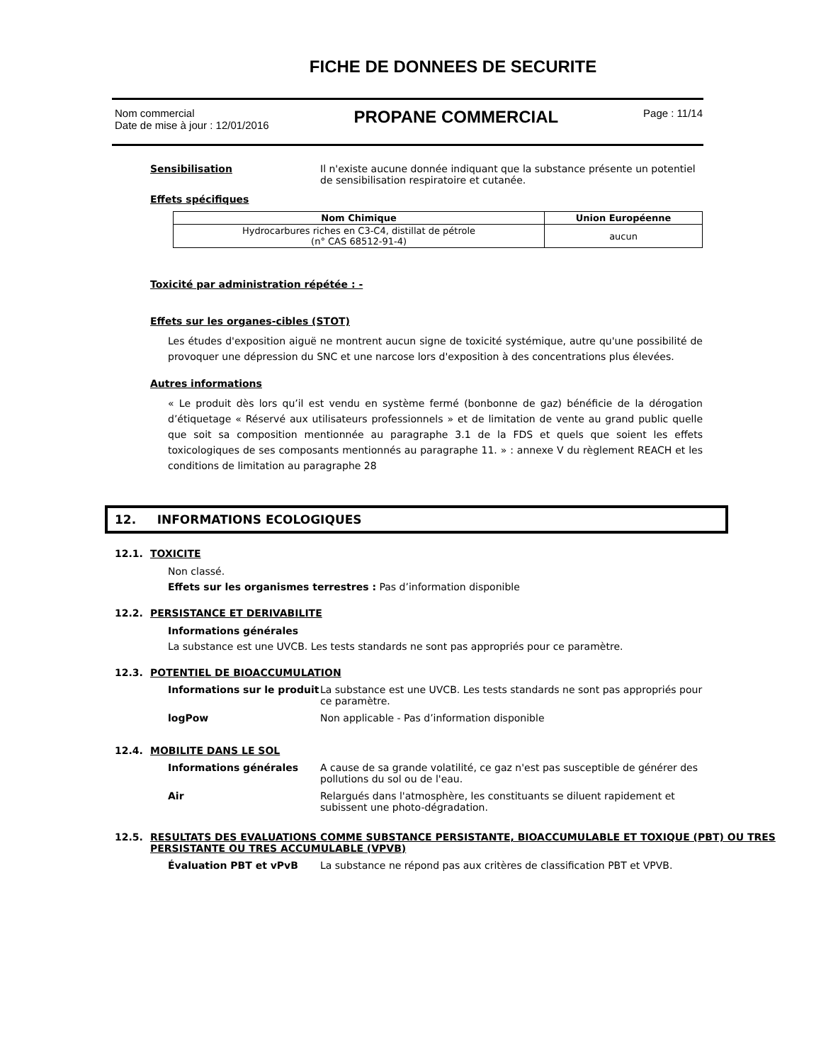FICHE DE DONNEES DE SECURITE
Nom commercial
Date de mise à jour : 12/01/2016
PROPANE COMMERCIAL
Page : 11/14
Sensibilisation Il n'existe aucune donnée indiquant que la substance présente un potentiel de sensibilisation respiratoire et cutanée.
Effets spécifiques
| Nom Chimique | Union Européenne |
| --- | --- |
| Hydrocarbures riches en C3-C4, distillat de pétrole (n° CAS 68512-91-4) | aucun |
Toxicité par administration répétée : -
Effets sur les organes-cibles (STOT)
Les études d'exposition aiguë ne montrent aucun signe de toxicité systémique, autre qu'une possibilité de provoquer une dépression du SNC et une narcose lors d'exposition à des concentrations plus élevées.
Autres informations
« Le produit dès lors qu’il est vendu en système fermé (bonbonne de gaz) bénéficie de la dérogation d’étiquetage « Réservé aux utilisateurs professionnels » et de limitation de vente au grand public quelle que soit sa composition mentionnée au paragraphe 3.1 de la FDS et quels que soient les effets toxicologiques de ses composants mentionnés au paragraphe 11. » : annexe V du règlement REACH et les conditions de limitation au paragraphe 28
12. INFORMATIONS ECOLOGIQUES
12.1. TOXICITE
Non classé.
Effets sur les organismes terrestres : Pas d’information disponible
12.2. PERSISTANCE ET DERIVABILITE
Informations générales
La substance est une UVCB. Les tests standards ne sont pas appropriés pour ce paramètre.
12.3. POTENTIEL DE BIOACCUMULATION
Informations sur le produit
La substance est une UVCB. Les tests standards ne sont pas appropriés pour ce paramètre.
logPow Non applicable - Pas d’information disponible
12.4. MOBILITE DANS LE SOL
Informations générales A cause de sa grande volatilité, ce gaz n'est pas susceptible de générer des pollutions du sol ou de l'eau.
Air Relargués dans l'atmosphère, les constituants se diluent rapidement et subissent une photo-dégradation.
12.5. RESULTATS DES EVALUATIONS COMME SUBSTANCE PERSISTANTE, BIOACCUMULABLE ET TOXIQUE (PBT) OU TRES PERSISTANTE OU TRES ACCUMULABLE (VPVB)
Évaluation PBT et vPvB La substance ne répond pas aux critères de classification PBT et VPVB.